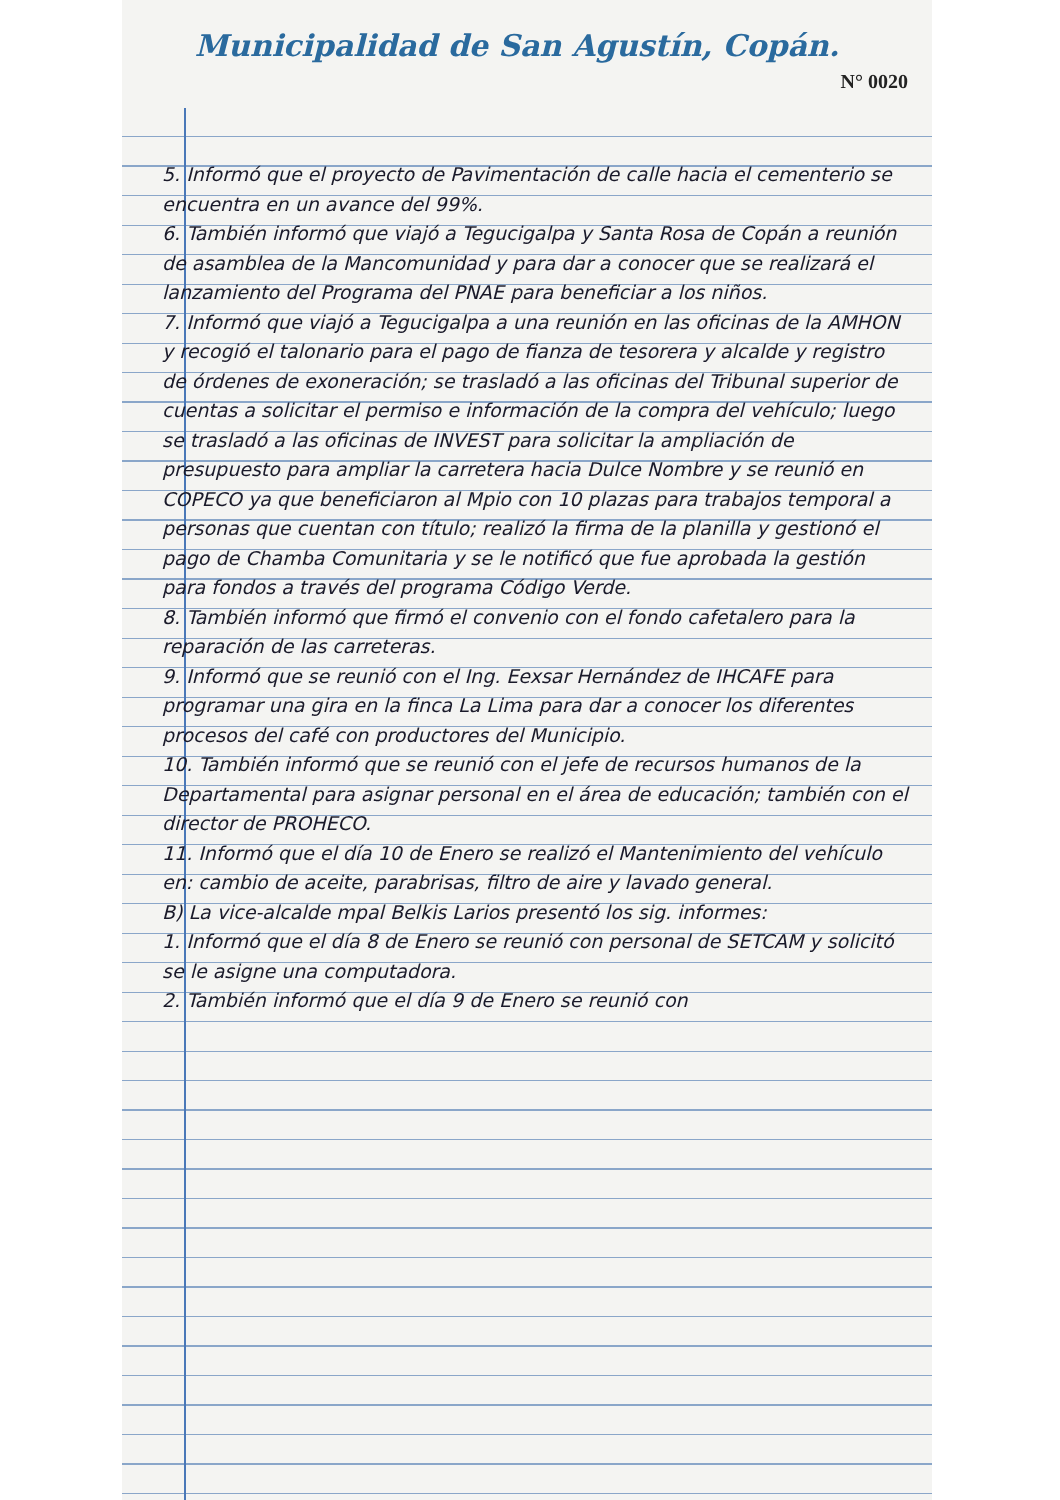Municipalidad de San Agustín, Copán.
N° 0020
5. Informó que el proyecto de Pavimentación de calle hacia el cementerio se encuentra en un avance del 99%.
6. También informó que viajó a Tegucigalpa y Santa Rosa de Copán a reunión de asamblea de la Mancomunidad y para dar a conocer que se realizará el lanzamiento del Programa del PNAE para beneficiar a los niños.
7. Informó que viajó a Tegucigalpa a una reunión en las oficinas de la AMHON y recogió el talonario para el pago de fianza de tesorera y alcalde y registro de órdenes de exoneración; se trasladó a las oficinas del Tribunal superior de cuentas a solicitar el permiso e información de la compra del vehículo; luego se trasladó a las oficinas de INVEST para solicitar la ampliación de presupuesto para ampliar la carretera hacia Dulce Nombre y se reunió en COPECO ya que beneficiaron al Mpio con 10 plazas para trabajos temporal a personas que cuentan con título; realizó la firma de la planilla y gestionó el pago de Chamba Comunitaria y se le notificó que fue aprobada la gestión para fondos a través del programa Código Verde.
8. También informó que firmó el convenio con el fondo cafetalero para la reparación de las carreteras.
9. Informó que se reunió con el Ing. Eexsar Hernández de IHCAFE para programar una gira en la finca La Lima para dar a conocer los diferentes procesos del café con productores del Municipio.
10. También informó que se reunió con el jefe de recursos humanos de la Departamental para asignar personal en el área de educación; también con el director de PROHECO.
11. Informó que el día 10 de Enero se realizó el Mantenimiento del vehículo en: cambio de aceite, parabrisas, filtro de aire y lavado general.
B) La vice-alcalde mpal Belkis Larios presentó los sig. informes:
1. Informó que el día 8 de Enero se reunió con personal de SETCAM y solicitó se le asigne una computadora.
2. También informó que el día 9 de Enero se reunió con